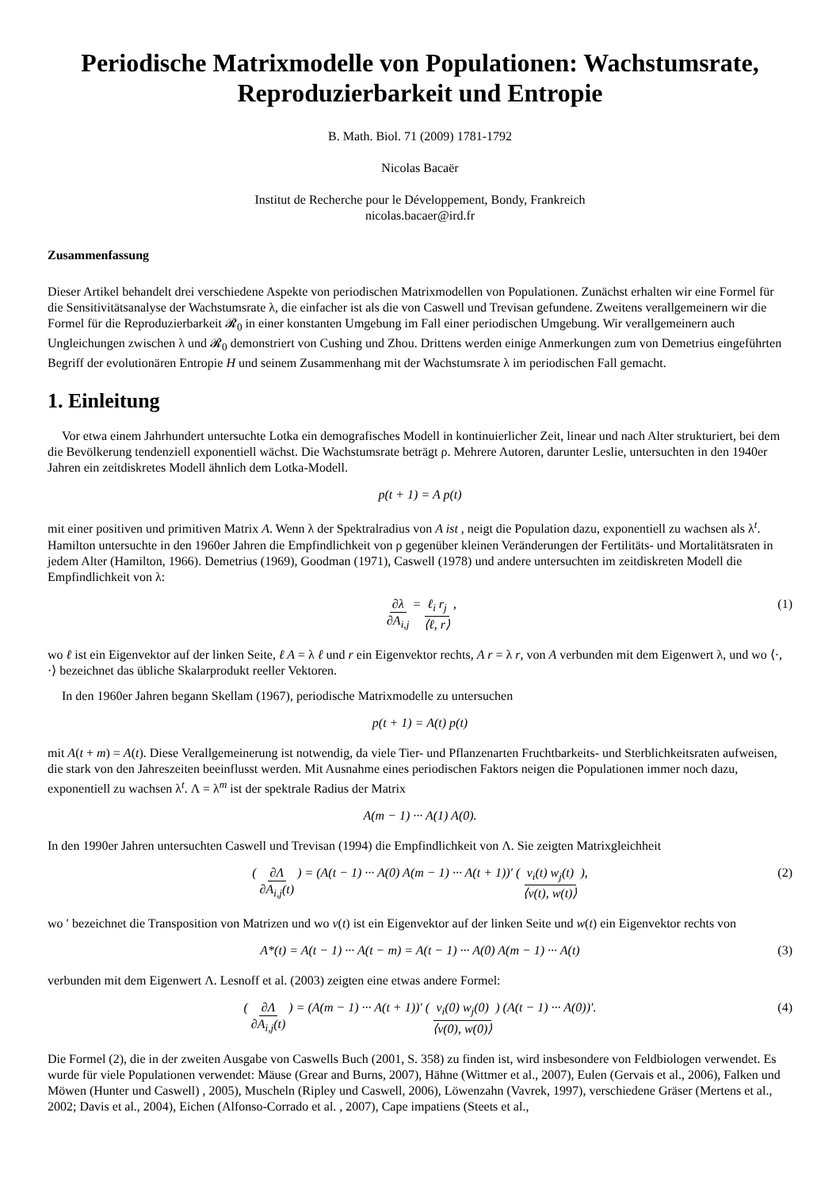Periodische Matrixmodelle von Populationen: Wachstumsrate, Reproduzierbarkeit und Entropie
B. Math. Biol. 71 (2009) 1781-1792
Nicolas Bacaër
Institut de Recherche pour le Développement, Bondy, Frankreich
nicolas.bacaer@ird.fr
Zusammenfassung
Dieser Artikel behandelt drei verschiedene Aspekte von periodischen Matrixmodellen von Populationen. Zunächst erhalten wir eine Formel für die Sensitivitätsanalyse der Wachstumsrate λ, die einfacher ist als die von Caswell und Trevisan gefundene. Zweitens verallgemeinern wir die Formel für die Reproduzierbarkeit 𝓡<sub>0</sub> in einer konstanten Umgebung im Fall einer periodischen Umgebung. Wir verallgemeinern auch Ungleichungen zwischen λ und 𝓡<sub>0</sub> demonstriert von Cushing und Zhou. Drittens werden einige Anmerkungen zum von Demetrius eingeführten Begriff der evolutionären Entropie H und seinem Zusammenhang mit der Wachstumsrate λ im periodischen Fall gemacht.
1. Einleitung
Vor etwa einem Jahrhundert untersuchte Lotka ein demografisches Modell in kontinuierlicher Zeit, linear und nach Alter strukturiert, bei dem die Bevölkerung tendenziell exponentiell wächst. Die Wachstumsrate beträgt ρ. Mehrere Autoren, darunter Leslie, untersuchten in den 1940er Jahren ein zeitdiskretes Modell ähnlich dem Lotka-Modell.
p(t + 1) = A p(t)
mit einer positiven und primitiven Matrix A. Wenn λ der Spektralradius von A ist , neigt die Population dazu, exponentiell zu wachsen als λ<sup>t</sup>. Hamilton untersuchte in den 1960er Jahren die Empfindlichkeit von ρ gegenüber kleinen Veränderungen der Fertilitäts- und Mortalitätsraten in jedem Alter (Hamilton, 1966). Demetrius (1969), Goodman (1971), Caswell (1978) und andere untersuchten im zeitdiskreten Modell die Empfindlichkeit von λ:
∂λ ∂A<sub>i,j</sub> = ℓ<sub>i</sub> r<sub>j</sub> ⟨ℓ, r⟩ , (1)
wo ℓ ist ein Eigenvektor auf der linken Seite, ℓ A = λ ℓ und r ein Eigenvektor rechts, A r = λ r, von A verbunden mit dem Eigenwert λ, und wo ⟨·, ·⟩ bezeichnet das übliche Skalarprodukt reeller Vektoren.
In den 1960er Jahren begann Skellam (1967), periodische Matrixmodelle zu untersuchen
p(t + 1) = A(t) p(t)
mit A(t + m) = A(t). Diese Verallgemeinerung ist notwendig, da viele Tier- und Pflanzenarten Fruchtbarkeits- und Sterblichkeitsraten aufweisen, die stark von den Jahreszeiten beeinflusst werden. Mit Ausnahme eines periodischen Faktors neigen die Populationen immer noch dazu, exponentiell zu wachsen λ<sup>t</sup>. Λ = λ<sup>m</sup> ist der spektrale Radius der Matrix
A(m − 1) ··· A(1) A(0).
In den 1990er Jahren untersuchten Caswell und Trevisan (1994) die Empfindlichkeit von Λ. Sie zeigten Matrixgleichheit
( ∂Λ ∂A<sub>i,j</sub>(t) ) = (A(t − 1) ··· A(0) A(m − 1) ··· A(t + 1))′ ( v<sub>i</sub>(t) w<sub>j</sub>(t) ⟨v(t), w(t)⟩ ), (2)
wo ′ bezeichnet die Transposition von Matrizen und wo v(t) ist ein Eigenvektor auf der linken Seite und w(t) ein Eigenvektor rechts von
A*(t) = A(t − 1) ··· A(t − m) = A(t − 1) ··· A(0) A(m − 1) ··· A(t) (3)
verbunden mit dem Eigenwert Λ. Lesnoff et al. (2003) zeigten eine etwas andere Formel:
( ∂Λ ∂A<sub>i,j</sub>(t) ) = (A(m − 1) ··· A(t + 1))′ ( v<sub>i</sub>(0) w<sub>j</sub>(0) ⟨v(0), w(0)⟩ ) (A(t − 1) ··· A(0))′. (4)
Die Formel (2), die in der zweiten Ausgabe von Caswells Buch (2001, S. 358) zu finden ist, wird insbesondere von Feldbiologen verwendet. Es wurde für viele Populationen verwendet: Mäuse (Grear and Burns, 2007), Hähne (Wittmer et al., 2007), Eulen (Gervais et al., 2006), Falken und Möwen (Hunter und Caswell) , 2005), Muscheln (Ripley und Caswell, 2006), Löwenzahn (Vavrek, 1997), verschiedene Gräser (Mertens et al., 2002; Davis et al., 2004), Eichen (Alfonso-Corrado et al. , 2007), Cape impatiens (Steets et al.,